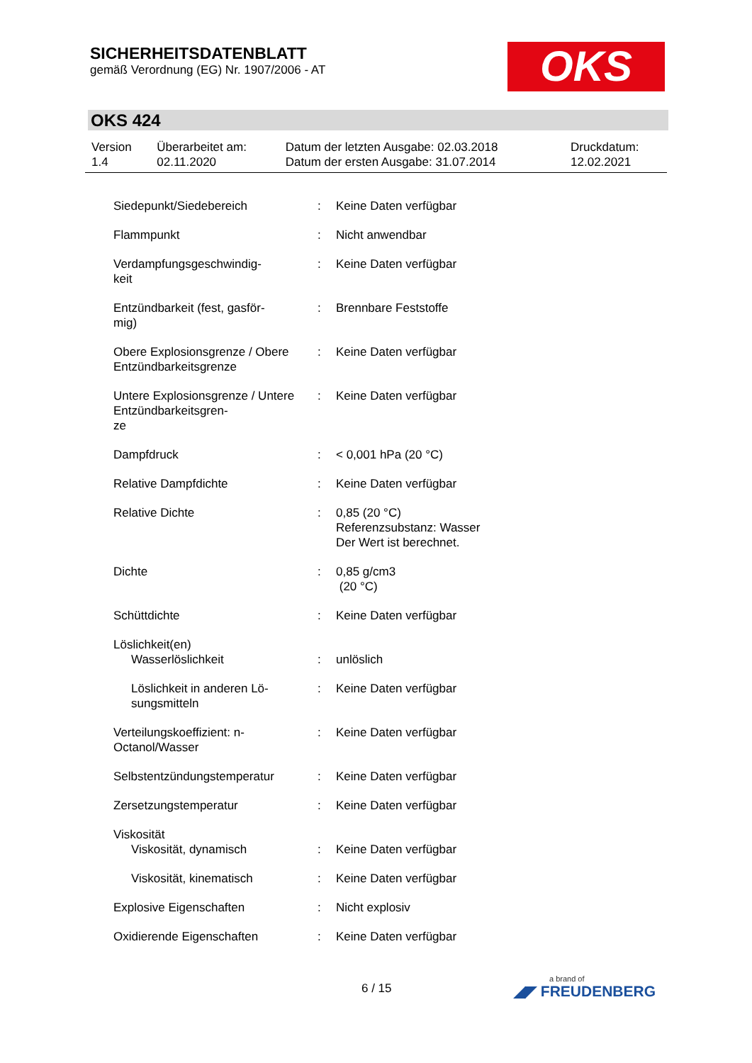SICHERHEITSDATENBLATT
gemäß Verordnung (EG) Nr. 1907/2006 - AT
OKS
OKS 424
| Version 1.4 | Überarbeitet am: 02.11.2020 | Datum der letzten Ausgabe: 02.03.2018 Datum der ersten Ausgabe: 31.07.2014 | Druckdatum: 12.02.2021 |
| Siedepunkt/Siedebereich | : | Keine Daten verfügbar |
| Flammpunkt | : | Nicht anwendbar |
| Verdampfungsgeschwindig- keit | : | Keine Daten verfügbar |
| Entzündbarkeit (fest, gasför- mig) | : | Brennbare Feststoffe |
| Obere Explosionsgrenze / Obere Entzündbarkeitsgrenze | : | Keine Daten verfügbar |
| Untere Explosionsgrenze / Untere Entzündbarkeitsgren- ze | : | Keine Daten verfügbar |
| Dampfdruck | : | < 0,001 hPa (20 °C) |
| Relative Dampfdichte | : | Keine Daten verfügbar |
| Relative Dichte | : | 0,85 (20 °C) Referenzsubstanz: Wasser Der Wert ist berechnet. |
| Dichte | : | 0,85 g/cm3 (20 °C) |
| Schüttdichte | : | Keine Daten verfügbar |
| Löslichkeit(en) | | |
| Wasserlöslichkeit | : | unlöslich |
| Löslichkeit in anderen Lö- sungsmitteln | : | Keine Daten verfügbar |
| Verteilungskoeffizient: n- Octanol/Wasser | : | Keine Daten verfügbar |
| Selbstentzündungstemperatur | : | Keine Daten verfügbar |
| Zersetzungstemperatur | : | Keine Daten verfügbar |
| Viskosität | | |
| Viskosität, dynamisch | : | Keine Daten verfügbar |
| Viskosität, kinematisch | : | Keine Daten verfügbar |
| Explosive Eigenschaften | : | Nicht explosiv |
| Oxidierende Eigenschaften | : | Keine Daten verfügbar |
6 / 15 a brand of
◢◤ FREUDENBERG